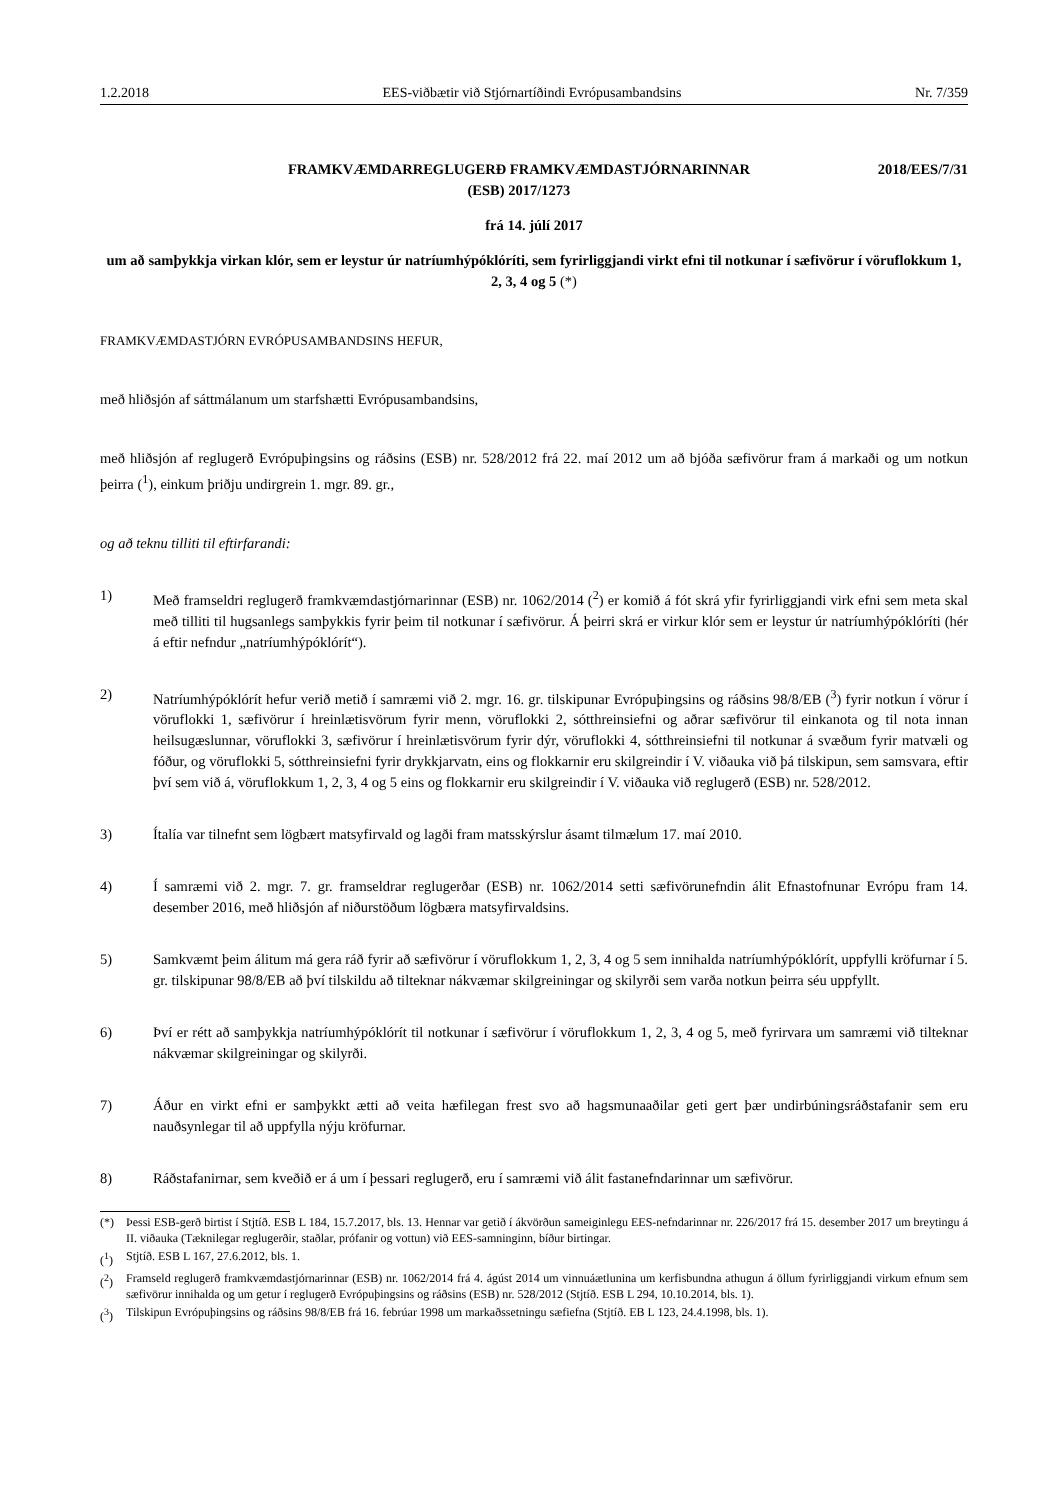1.2.2018 EES-viðbætir við Stjórnartíðindi Evrópusambandsins Nr. 7/359
FRAMKVÆMDARREGLUGERÐ FRAMKVÆMDASTJÓRNARINNAR
(ESB) 2017/1273
2018/EES/7/31
frá 14. júlí 2017
um að samþykkja virkan klór, sem er leystur úr natríumhýpóklóríti, sem fyrirliggjandi virkt efni til notkunar í sæfivörur í vöruflokkum 1, 2, 3, 4 og 5 (*)
FRAMKVÆMDASTJÓRN EVRÓPUSAMBANDSINS HEFUR,
með hliðsjón af sáttmálanum um starfshætti Evrópusambandsins,
með hliðsjón af reglugerð Evrópuþingsins og ráðsins (ESB) nr. 528/2012 frá 22. maí 2012 um að bjóða sæfivörur fram á markaði og um notkun þeirra (<sup>1</sup>), einkum þriðju undirgrein 1. mgr. 89. gr.,
og að teknu tilliti til eftirfarandi:
1) Með framseldri reglugerð framkvæmdastjórnarinnar (ESB) nr. 1062/2014 (<sup>2</sup>) er komið á fót skrá yfir fyrirliggjandi virk efni sem meta skal með tilliti til hugsanlegs samþykkis fyrir þeim til notkunar í sæfivörur. Á þeirri skrá er virkur klór sem er leystur úr natríumhýpóklóríti (hér á eftir nefndur „natríumhýpóklórít“).
2) Natríumhýpóklórít hefur verið metið í samræmi við 2. mgr. 16. gr. tilskipunar Evrópuþingsins og ráðsins 98/8/EB (<sup>3</sup>) fyrir notkun í vörur í vöruflokki 1, sæfivörur í hreinlætisvörum fyrir menn, vöruflokki 2, sótthreinsiefni og aðrar sæfivörur til einkanota og til nota innan heilsugæslunnar, vöruflokki 3, sæfivörur í hreinlætisvörum fyrir dýr, vöruflokki 4, sótthreinsiefni til notkunar á svæðum fyrir matvæli og fóður, og vöruflokki 5, sótthreinsiefni fyrir drykkjarvatn, eins og flokkarnir eru skilgreindir í V. viðauka við þá tilskipun, sem samsvara, eftir því sem við á, vöruflokkum 1, 2, 3, 4 og 5 eins og flokkarnir eru skilgreindir í V. viðauka við reglugerð (ESB) nr. 528/2012.
3) Ítalía var tilnefnt sem lögbært matsyfirvald og lagði fram matsskýrslur ásamt tilmælum 17. maí 2010.
4) Í samræmi við 2. mgr. 7. gr. framseldrar reglugerðar (ESB) nr. 1062/2014 setti sæfivörunefndin álit Efnastofnunar Evrópu fram 14. desember 2016, með hliðsjón af niðurstöðum lögbæra matsyfirvaldsins.
5) Samkvæmt þeim álitum má gera ráð fyrir að sæfivörur í vöruflokkum 1, 2, 3, 4 og 5 sem innihalda natríumhýpóklórít, uppfylli kröfurnar í 5. gr. tilskipunar 98/8/EB að því tilskildu að tilteknar nákvæmar skilgreiningar og skilyrði sem varða notkun þeirra séu uppfyllt.
6) Því er rétt að samþykkja natríumhýpóklórít til notkunar í sæfivörur í vöruflokkum 1, 2, 3, 4 og 5, með fyrirvara um samræmi við tilteknar nákvæmar skilgreiningar og skilyrði.
7) Áður en virkt efni er samþykkt ætti að veita hæfilegan frest svo að hagsmunaaðilar geti gert þær undirbúningsráðstafanir sem eru nauðsynlegar til að uppfylla nýju kröfurnar.
8) Ráðstafanirnar, sem kveðið er á um í þessari reglugerð, eru í samræmi við álit fastanefndarinnar um sæfivörur.
(*) Þessi ESB-gerð birtist í Stjtíð. ESB L 184, 15.7.2017, bls. 13. Hennar var getið í ákvörðun sameiginlegu EES-nefndarinnar nr. 226/2017 frá 15. desember 2017 um breytingu á II. viðauka (Tæknilegar reglugerðir, staðlar, prófanir og vottun) við EES-samninginn, bíður birtingar.
(<sup>1</sup>) Stjtíð. ESB L 167, 27.6.2012, bls. 1.
(<sup>2</sup>) Framseld reglugerð framkvæmdastjórnarinnar (ESB) nr. 1062/2014 frá 4. ágúst 2014 um vinnuáætlunina um kerfisbundna athugun á öllum fyrirliggjandi virkum efnum sem sæfivörur innihalda og um getur í reglugerð Evrópuþingsins og ráðsins (ESB) nr. 528/2012 (Stjtíð. ESB L 294, 10.10.2014, bls. 1).
(<sup>3</sup>) Tilskipun Evrópuþingsins og ráðsins 98/8/EB frá 16. febrúar 1998 um markaðssetningu sæfiefna (Stjtíð. EB L 123, 24.4.1998, bls. 1).